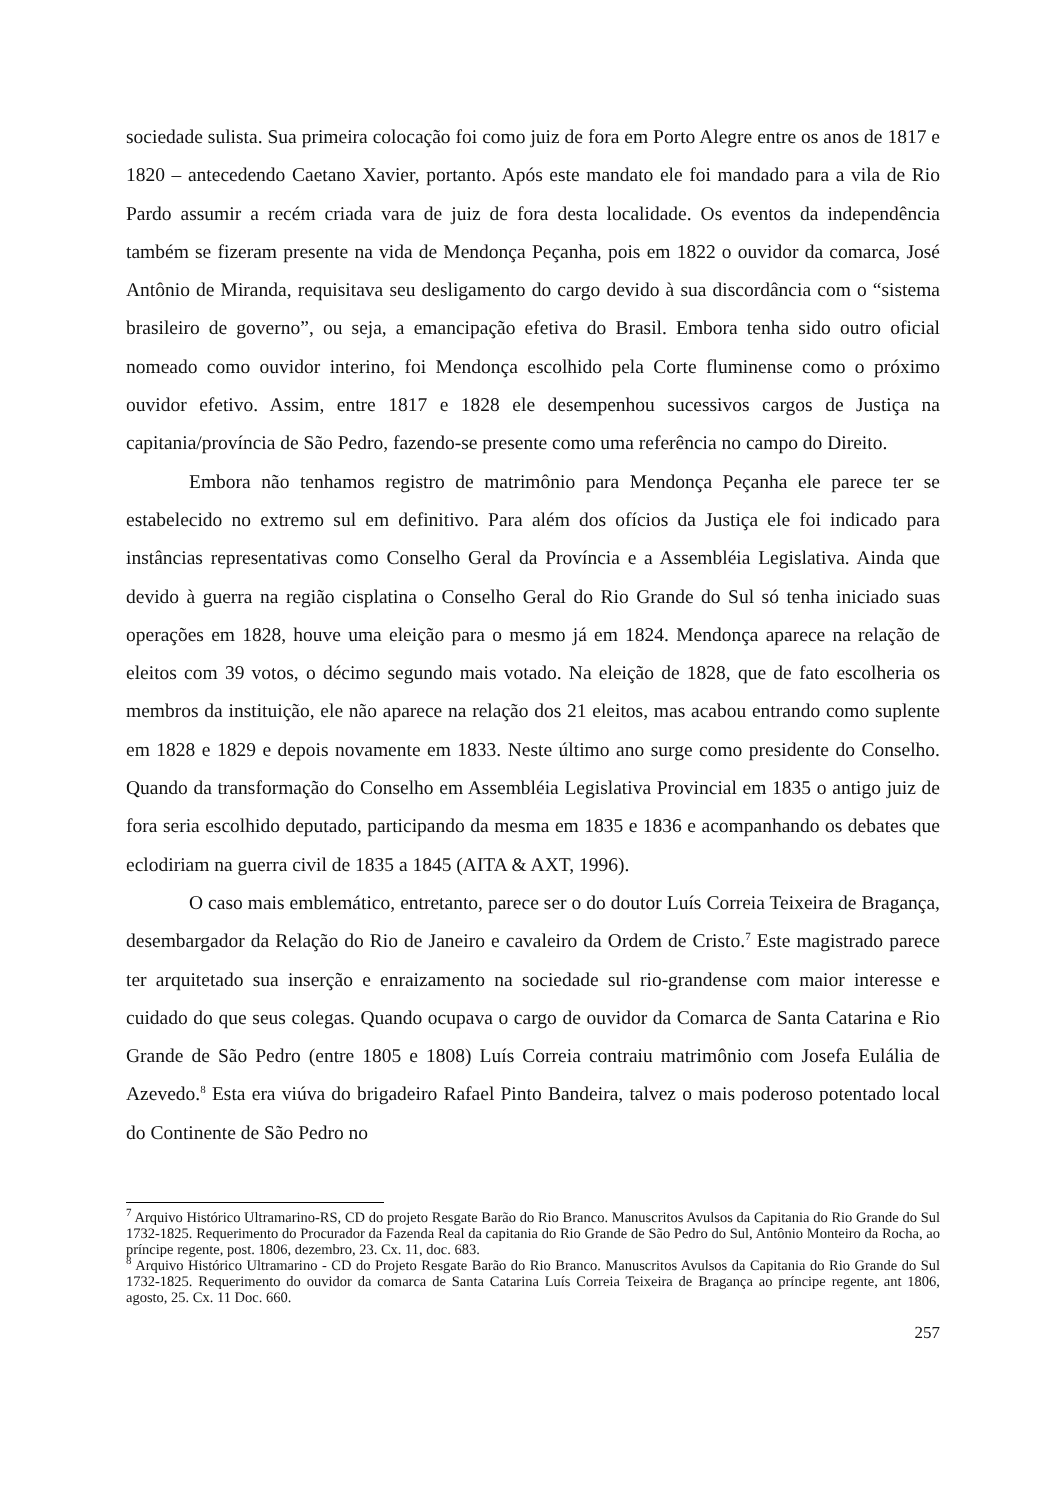sociedade sulista. Sua primeira colocação foi como juiz de fora em Porto Alegre entre os anos de 1817 e 1820 – antecedendo Caetano Xavier, portanto. Após este mandato ele foi mandado para a vila de Rio Pardo assumir a recém criada vara de juiz de fora desta localidade. Os eventos da independência também se fizeram presente na vida de Mendonça Peçanha, pois em 1822 o ouvidor da comarca, José Antônio de Miranda, requisitava seu desligamento do cargo devido à sua discordância com o “sistema brasileiro de governo”, ou seja, a emancipação efetiva do Brasil. Embora tenha sido outro oficial nomeado como ouvidor interino, foi Mendonça escolhido pela Corte fluminense como o próximo ouvidor efetivo. Assim, entre 1817 e 1828 ele desempenhou sucessivos cargos de Justiça na capitania/província de São Pedro, fazendo-se presente como uma referência no campo do Direito.
Embora não tenhamos registro de matrimônio para Mendonça Peçanha ele parece ter se estabelecido no extremo sul em definitivo. Para além dos ofícios da Justiça ele foi indicado para instâncias representativas como Conselho Geral da Província e a Assembléia Legislativa. Ainda que devido à guerra na região cisplatina o Conselho Geral do Rio Grande do Sul só tenha iniciado suas operações em 1828, houve uma eleição para o mesmo já em 1824. Mendonça aparece na relação de eleitos com 39 votos, o décimo segundo mais votado. Na eleição de 1828, que de fato escolheria os membros da instituição, ele não aparece na relação dos 21 eleitos, mas acabou entrando como suplente em 1828 e 1829 e depois novamente em 1833. Neste último ano surge como presidente do Conselho. Quando da transformação do Conselho em Assembléia Legislativa Provincial em 1835 o antigo juiz de fora seria escolhido deputado, participando da mesma em 1835 e 1836 e acompanhando os debates que eclodiriam na guerra civil de 1835 a 1845 (AITA & AXT, 1996).
O caso mais emblemático, entretanto, parece ser o do doutor Luís Correia Teixeira de Bragança, desembargador da Relação do Rio de Janeiro e cavaleiro da Ordem de Cristo.<sup>7</sup> Este magistrado parece ter arquitetado sua inserção e enraizamento na sociedade sul rio-grandense com maior interesse e cuidado do que seus colegas. Quando ocupava o cargo de ouvidor da Comarca de Santa Catarina e Rio Grande de São Pedro (entre 1805 e 1808) Luís Correia contraiu matrimônio com Josefa Eulália de Azevedo.<sup>8</sup> Esta era viúva do brigadeiro Rafael Pinto Bandeira, talvez o mais poderoso potentado local do Continente de São Pedro no
<sup>7</sup> Arquivo Histórico Ultramarino-RS, CD do projeto Resgate Barão do Rio Branco. Manuscritos Avulsos da Capitania do Rio Grande do Sul 1732-1825. Requerimento do Procurador da Fazenda Real da capitania do Rio Grande de São Pedro do Sul, Antônio Monteiro da Rocha, ao príncipe regente, post. 1806, dezembro, 23. Cx. 11, doc. 683.
<sup>8</sup> Arquivo Histórico Ultramarino - CD do Projeto Resgate Barão do Rio Branco. Manuscritos Avulsos da Capitania do Rio Grande do Sul 1732-1825. Requerimento do ouvidor da comarca de Santa Catarina Luís Correia Teixeira de Bragança ao príncipe regente, ant 1806, agosto, 25. Cx. 11 Doc. 660.
257